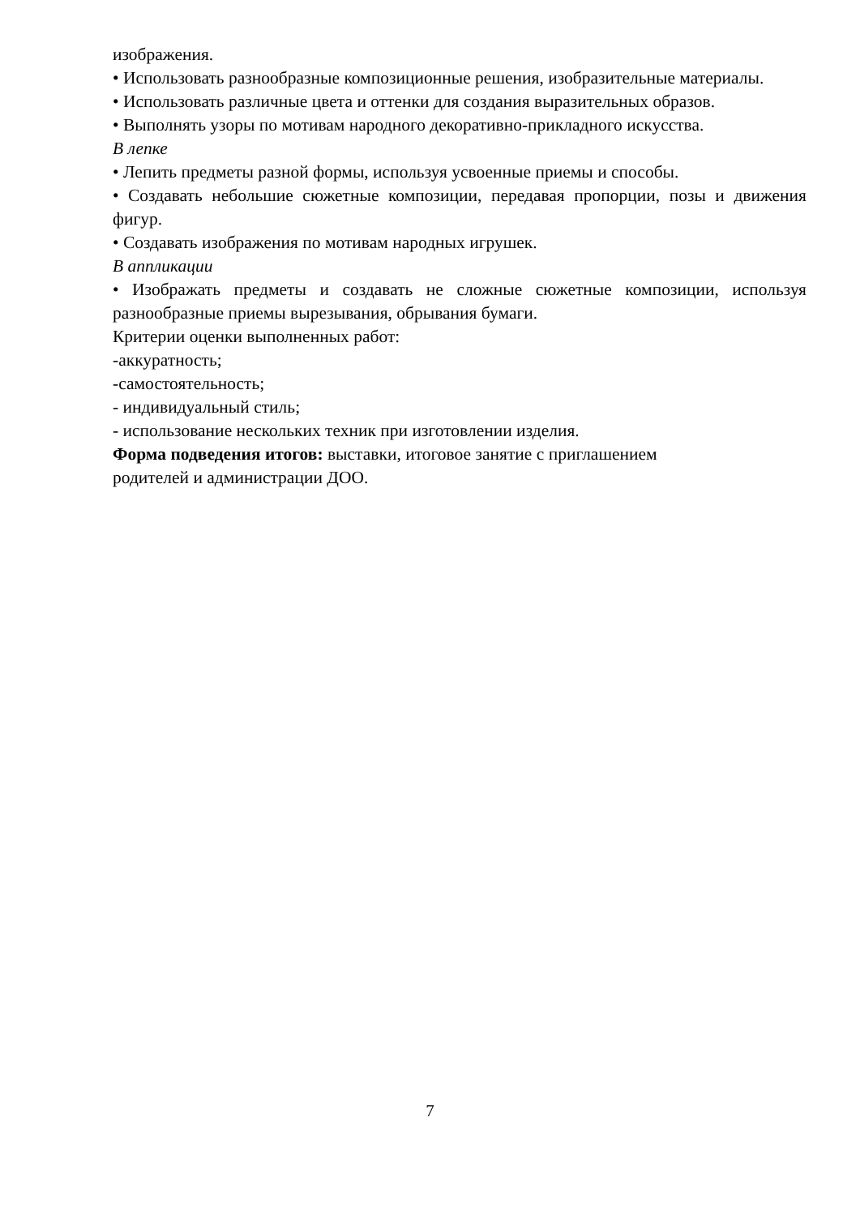изображения.
• Использовать разнообразные композиционные решения, изобразительные материалы.
• Использовать различные цвета и оттенки для создания выразительных образов.
• Выполнять узоры по мотивам народного декоративно-прикладного искусства.
В лепке
• Лепить предметы разной формы, используя усвоенные приемы и способы.
• Создавать небольшие сюжетные композиции, передавая пропорции, позы и движения фигур.
• Создавать изображения по мотивам народных игрушек.
В аппликации
• Изображать предметы и создавать не сложные сюжетные композиции, используя разнообразные приемы вырезывания, обрывания бумаги.
Критерии оценки выполненных работ:
-аккуратность;
-самостоятельность;
- индивидуальный стиль;
- использование нескольких техник при изготовлении изделия.
Форма подведения итогов: выставки, итоговое занятие с приглашением
родителей и администрации ДОО.
7